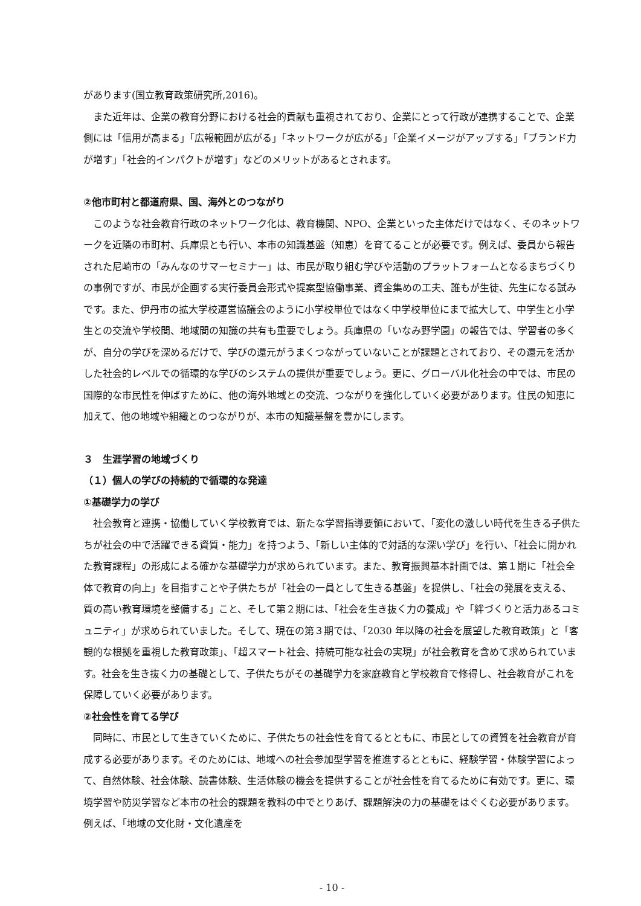があります(国立教育政策研究所,2016)。
また近年は、企業の教育分野における社会的貢献も重視されており、企業にとって行政が連携することで、企業側には「信用が高まる」「広報範囲が広がる」「ネットワークが広がる」「企業イメージがアップする」「ブランド力が増す」「社会的インパクトが増す」などのメリットがあるとされます。
②他市町村と都道府県、国、海外とのつながり
このような社会教育行政のネットワーク化は、教育機関、NPO、企業といった主体だけではなく、そのネットワークを近隣の市町村、兵庫県とも行い、本市の知識基盤（知恵）を育てることが必要です。例えば、委員から報告された尼崎市の「みんなのサマーセミナー」は、市民が取り組む学びや活動のプラットフォームとなるまちづくりの事例ですが、市民が企画する実行委員会形式や提案型協働事業、資金集めの工夫、誰もが生徒、先生になる試みです。また、伊丹市の拡大学校運営協議会のように小学校単位ではなく中学校単位にまで拡大して、中学生と小学生との交流や学校間、地域間の知識の共有も重要でしょう。兵庫県の「いなみ野学園」の報告では、学習者の多くが、自分の学びを深めるだけで、学びの還元がうまくつながっていないことが課題とされており、その還元を活かした社会的レベルでの循環的な学びのシステムの提供が重要でしょう。更に、グローバル化社会の中では、市民の国際的な市民性を伸ばすために、他の海外地域との交流、つながりを強化していく必要があります。住民の知恵に加えて、他の地域や組織とのつながりが、本市の知識基盤を豊かにします。
３　生涯学習の地域づくり
（１）個人の学びの持続的で循環的な発達
①基礎学力の学び
社会教育と連携・協働していく学校教育では、新たな学習指導要領において、「変化の激しい時代を生きる子供たちが社会の中で活躍できる資質・能力」を持つよう、「新しい主体的で対話的な深い学び」を行い、「社会に開かれた教育課程」の形成による確かな基礎学力が求められています。また、教育振興基本計画では、第１期に「社会全体で教育の向上」を目指すことや子供たちが「社会の一員として生きる基盤」を提供し、「社会の発展を支える、質の高い教育環境を整備する」こと、そして第２期には、「社会を生き抜く力の養成」や「絆づくりと活力あるコミュニティ」が求められていました。そして、現在の第３期では、「2030 年以降の社会を展望した教育政策」と「客観的な根拠を重視した教育政策」、「超スマート社会、持続可能な社会の実現」が社会教育を含めて求められています。社会を生き抜く力の基礎として、子供たちがその基礎学力を家庭教育と学校教育で修得し、社会教育がこれを保障していく必要があります。
②社会性を育てる学び
同時に、市民として生きていくために、子供たちの社会性を育てるとともに、市民としての資質を社会教育が育成する必要があります。そのためには、地域への社会参加型学習を推進するとともに、経験学習・体験学習によって、自然体験、社会体験、読書体験、生活体験の機会を提供することが社会性を育てるために有効です。更に、環境学習や防災学習など本市の社会的課題を教科の中でとりあげ、課題解決の力の基礎をはぐくむ必要があります。例えば、「地域の文化財・文化遺産を
- 10 -